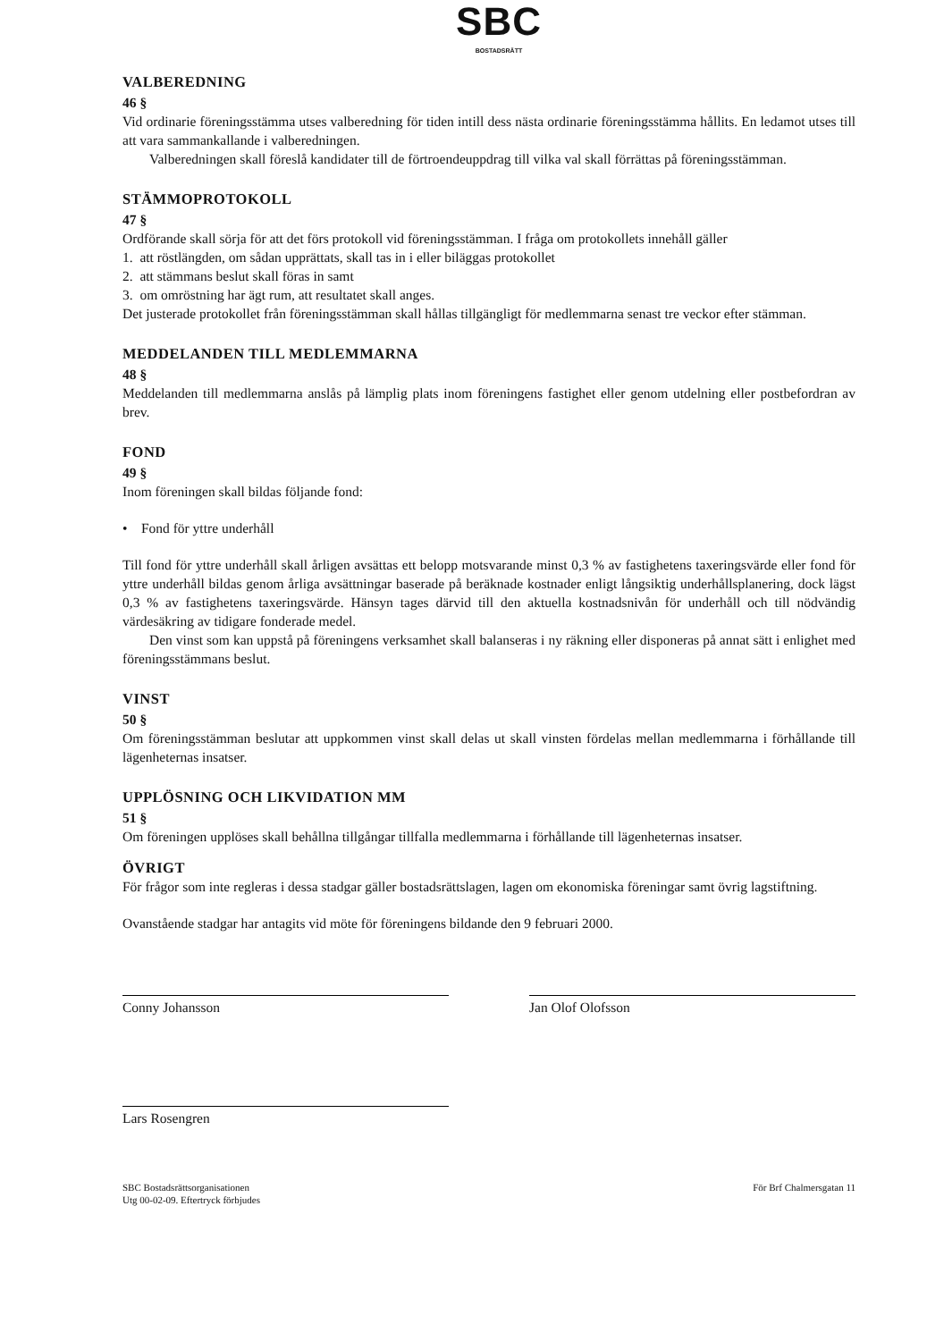SBC
BOSTADSRÄTT
VALBEREDNING
46 §
Vid ordinarie föreningsstämma utses valberedning för tiden intill dess nästa ordinarie föreningsstämma hållits. En ledamot utses till att vara sammankallande i valberedningen.
Valberedningen skall föreslå kandidater till de förtroendeuppdrag till vilka val skall förrättas på föreningsstämman.
STÄMMOPROTOKOLL
47 §
Ordförande skall sörja för att det förs protokoll vid föreningsstämman. I fråga om protokollets innehåll gäller
1. att röstlängden, om sådan upprättats, skall tas in i eller biläggas protokollet
2. att stämmans beslut skall föras in samt
3. om omröstning har ägt rum, att resultatet skall anges.
Det justerade protokollet från föreningsstämman skall hållas tillgängligt för medlemmarna senast tre veckor efter stämman.
MEDDELANDEN TILL MEDLEMMARNA
48 §
Meddelanden till medlemmarna anslås på lämplig plats inom föreningens fastighet eller genom utdelning eller postbefordran av brev.
FOND
49 §
Inom föreningen skall bildas följande fond:
• Fond för yttre underhåll
Till fond för yttre underhåll skall årligen avsättas ett belopp motsvarande minst 0,3 % av fastighetens taxeringsvärde eller fond för yttre underhåll bildas genom årliga avsättningar baserade på beräknade kostnader enligt långsiktig underhållsplanering, dock lägst 0,3 % av fastighetens taxeringsvärde. Hänsyn tages därvid till den aktuella kostnadsnivån för underhåll och till nödvändig värdesäkring av tidigare fonderade medel.
Den vinst som kan uppstå på föreningens verksamhet skall balanseras i ny räkning eller disponeras på annat sätt i enlighet med föreningsstämmans beslut.
VINST
50 §
Om föreningsstämman beslutar att uppkommen vinst skall delas ut skall vinsten fördelas mellan medlemmarna i förhållande till lägenheternas insatser.
UPPLÖSNING OCH LIKVIDATION MM
51 §
Om föreningen upplöses skall behållna tillgångar tillfalla medlemmarna i förhållande till lägenheternas insatser.
ÖVRIGT
För frågor som inte regleras i dessa stadgar gäller bostadsrättslagen, lagen om ekonomiska föreningar samt övrig lagstiftning.
Ovanstående stadgar har antagits vid möte för föreningens bildande den 9 februari 2000.
Conny Johansson Jan Olof Olofsson
Lars Rosengren
SBC Bostadsrättsorganisationen
Utg 00-02-09. Eftertryck förbjudes
För Brf Chalmersgatan 11